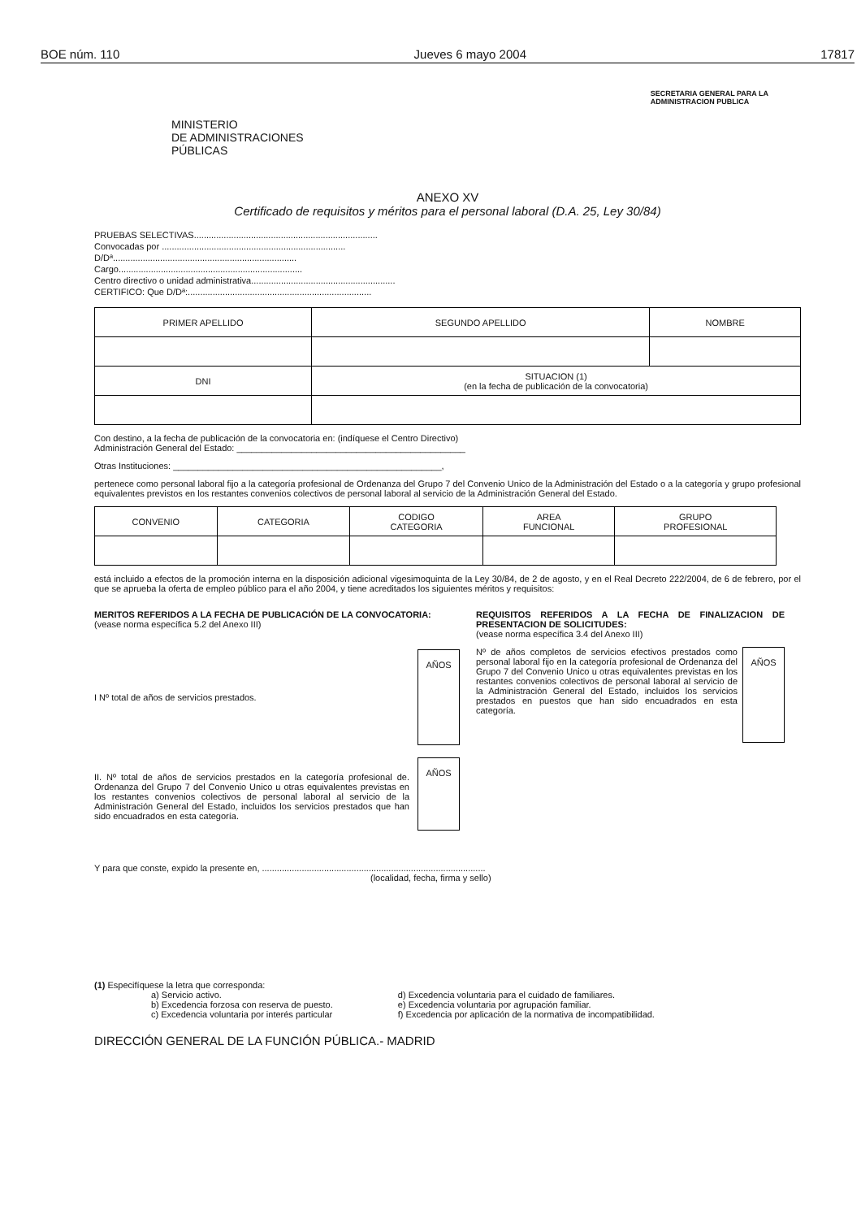BOE núm. 110 Jueves 6 mayo 2004 17817
MINISTERIO
DE ADMINISTRACIONES
PÚBLICAS
SECRETARIA GENERAL PARA LA
ADMINISTRACION PUBLICA
ANEXO XV
Certificado de requisitos y méritos para el personal laboral (D.A. 25, Ley 30/84)
PRUEBAS SELECTIVAS..........................................................................
Convocadas por ..........................................................................
D/Dª..........................................................................
Cargo..........................................................................
Centro directivo o unidad administrativa..........................................................
CERTIFICO: Que D/Dª:..........................................................................
| PRIMER APELLIDO | SEGUNDO APELLIDO | NOMBRE |
| --- | --- | --- |
| DNI | SITUACION (1) (en la fecha de publicación de la convocatoria) | |
Con destino, a la fecha de publicación de la convocatoria en: (indíquese el Centro Directivo)
Administración General del Estado: ______________________________________________
Otras Instituciones: ______________________________________________________,
pertenece como personal laboral fijo a la categoría profesional de Ordenanza del Grupo 7 del Convenio Unico de la Administración del Estado o a la categoría y grupo profesional equivalentes previstos en los restantes convenios colectivos de personal laboral al servicio de la Administración General del Estado.
| CONVENIO | CATEGORIA | CODIGO CATEGORIA | AREA FUNCIONAL | GRUPO PROFESIONAL |
| --- | --- | --- | --- | --- |
está incluido a efectos de la promoción interna en la disposición adicional vigesimoquinta de la Ley 30/84, de 2 de agosto, y en el Real Decreto 222/2004, de 6 de febrero, por el que se aprueba la oferta de empleo público para el año 2004, y tiene acreditados los siguientes méritos y requisitos:
MERITOS REFERIDOS A LA FECHA DE PUBLICACIÓN DE LA CONVOCATORIA:
(vease norma específica 5.2 del Anexo III)
I Nº total de años de servicios prestados.
AÑOS
II. Nº total de años de servicios prestados en la categoría profesional de. Ordenanza del Grupo 7 del Convenio Unico u otras equivalentes previstas en los restantes convenios colectivos de personal laboral al servicio de la Administración General del Estado, incluidos los servicios prestados que han sido encuadrados en esta categoría.
AÑOS
REQUISITOS REFERIDOS A LA FECHA DE FINALIZACION DE PRESENTACION DE SOLICITUDES:
(vease norma específica 3.4 del Anexo III)
Nº de años completos de servicios efectivos prestados como personal laboral fijo en la categoría profesional de Ordenanza del Grupo 7 del Convenio Unico u otras equivalentes previstas en los restantes convenios colectivos de personal laboral al servicio de la Administración General del Estado, incluidos los servicios prestados en puestos que han sido encuadrados en esta categoría.
AÑOS
Y para que conste, expido la presente en, ..........................................................................................
(localidad, fecha, firma y sello)
(1) Especifíquese la letra que corresponda:
a) Servicio activo.
b) Excedencia forzosa con reserva de puesto.
c) Excedencia voluntaria por interés particular
d) Excedencia voluntaria para el cuidado de familiares.
e) Excedencia voluntaria por agrupación familiar.
f) Excedencia por aplicación de la normativa de incompatibilidad.
DIRECCIÓN GENERAL DE LA FUNCIÓN PÚBLICA.- MADRID